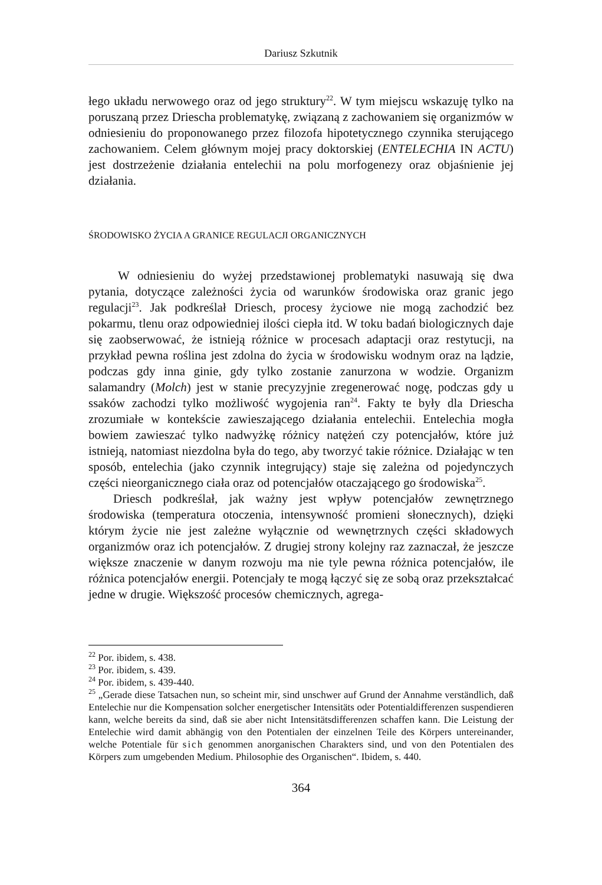Dariusz Szkutnik
łego układu nerwowego oraz od jego struktury<sup>22</sup>. W tym miejscu wskazuję tylko na poruszaną przez Driescha problematykę, związaną z zachowaniem się organizmów w odniesieniu do proponowanego przez filozofa hipotetycznego czynnika sterującego zachowaniem. Celem głównym mojej pracy doktorskiej (ENTELECHIA IN ACTU) jest dostrzeżenie działania entelechii na polu morfogenezy oraz objaśnienie jej działania.
ŚRODOWISKO ŻYCIA A GRANICE REGULACJI ORGANICZNYCH
W odniesieniu do wyżej przedstawionej problematyki nasuwają się dwa pytania, dotyczące zależności życia od warunków środowiska oraz granic jego regulacji<sup>23</sup>. Jak podkreślał Driesch, procesy życiowe nie mogą zachodzić bez pokarmu, tlenu oraz odpowiedniej ilości ciepła itd. W toku badań biologicznych daje się zaobserwować, że istnieją różnice w procesach adaptacji oraz restytucji, na przykład pewna roślina jest zdolna do życia w środowisku wodnym oraz na lądzie, podczas gdy inna ginie, gdy tylko zostanie zanurzona w wodzie. Organizm salamandry (Molch) jest w stanie precyzyjnie zregenerować nogę, podczas gdy u ssaków zachodzi tylko możliwość wygojenia ran<sup>24</sup>. Fakty te były dla Driescha zrozumiałe w kontekście zawieszającego działania entelechii. Entelechia mogła bowiem zawieszać tylko nadwyżkę różnicy natężeń czy potencjałów, które już istnieją, natomiast niezdolna była do tego, aby tworzyć takie różnice. Działając w ten sposób, entelechia (jako czynnik integrujący) staje się zależna od pojedynczych części nieorganicznego ciała oraz od potencjałów otaczającego go środowiska<sup>25</sup>.
Driesch podkreślał, jak ważny jest wpływ potencjałów zewnętrznego środowiska (temperatura otoczenia, intensywność promieni słonecznych), dzięki którym życie nie jest zależne wyłącznie od wewnętrznych części składowych organizmów oraz ich potencjałów. Z drugiej strony kolejny raz zaznaczał, że jeszcze większe znaczenie w danym rozwoju ma nie tyle pewna różnica potencjałów, ile różnica potencjałów energii. Potencjały te mogą łączyć się ze sobą oraz przekształcać jedne w drugie. Większość procesów chemicznych, agrega-
<sup>22</sup> Por. ibidem, s. 438.
<sup>23</sup> Por. ibidem, s. 439.
<sup>24</sup> Por. ibidem, s. 439-440.
<sup>25</sup> „Gerade diese Tatsachen nun, so scheint mir, sind unschwer auf Grund der Annahme verständlich, daß Entelechie nur die Kompensation solcher energetischer Intensitäts oder Potentialdifferenzen suspendieren kann, welche bereits da sind, daß sie aber nicht Intensitätsdifferenzen schaffen kann. Die Leistung der Entelechie wird damit abhängig von den Potentialen der einzelnen Teile des Körpers untereinander, welche Potentiale für sich genommen anorganischen Charakters sind, und von den Potentialen des Körpers zum umgebenden Medium. Philosophie des Organischen“. Ibidem, s. 440.
364